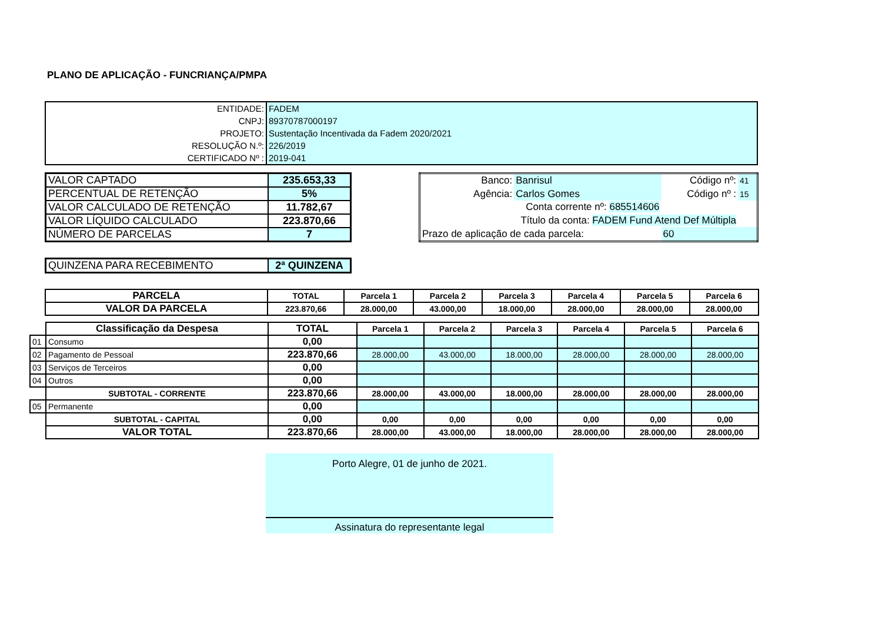PLANO DE APLICAÇÃO - FUNCRIANÇA/PMPA
| ENTIDADE: | FADEM |
| CNPJ: | 89370787000197 |
| PROJETO: | Sustentação Incentivada da Fadem 2020/2021 |
| RESOLUÇÃO N.º: | 226/2019 |
| CERTIFICADO Nº : | 2019-041 |
| VALOR CAPTADO | 235.653,33 |
| PERCENTUAL DE RETENÇÃO | 5% |
| VALOR CALCULADO DE RETENÇÃO | 11.782,67 |
| VALOR LÍQUIDO CALCULADO | 223.870,66 |
| NÚMERO DE PARCELAS | 7 |
| Banco: | Banrisul | Código nº: | 41 |
| Agência: | Carlos Gomes | Código nº : | 15 |
| Conta corrente nº: 685514606 | | | |
| Título da conta: FADEM Fund Atend Def Múltipla | | | |
| Prazo de aplicação de cada parcela: | | 60 | |
| QUINZENA PARA RECEBIMENTO | 2ª QUINZENA |
| PARCELA | TOTAL | Parcela 1 | Parcela 2 | Parcela 3 | Parcela 4 | Parcela 5 | Parcela 6 |
| --- | --- | --- | --- | --- | --- | --- | --- |
| VALOR DA PARCELA | 223.870,66 | 28.000,00 | 43.000,00 | 18.000,00 | 28.000,00 | 28.000,00 | 28.000,00 |
| | Classificação da Despesa | TOTAL | Parcela 1 | Parcela 2 | Parcela 3 | Parcela 4 | Parcela 5 | Parcela 6 |
| 01 | Consumo | 0,00 | | | | | | |
| 02 | Pagamento de Pessoal | 223.870,66 | 28.000,00 | 43.000,00 | 18.000,00 | 28.000,00 | 28.000,00 | 28.000,00 |
| 03 | Serviços de Terceiros | 0,00 | | | | | | |
| 04 | Outros | 0,00 | | | | | | |
| | SUBTOTAL - CORRENTE | 223.870,66 | 28.000,00 | 43.000,00 | 18.000,00 | 28.000,00 | 28.000,00 | 28.000,00 |
| 05 | Permanente | 0,00 | | | | | | |
| | SUBTOTAL - CAPITAL | 0,00 | 0,00 | 0,00 | 0,00 | 0,00 | 0,00 | 0,00 |
| | VALOR TOTAL | 223.870,66 | 28.000,00 | 43.000,00 | 18.000,00 | 28.000,00 | 28.000,00 | 28.000,00 |
Porto Alegre, 01 de junho de 2021.
Assinatura do representante legal